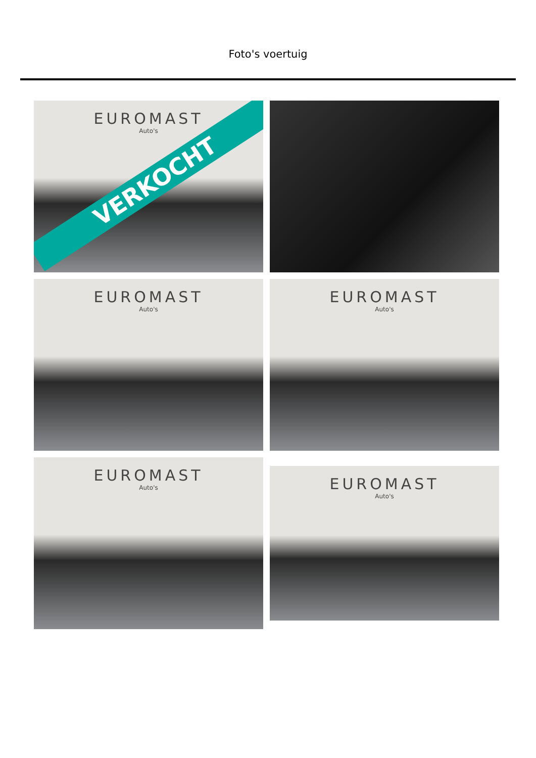Foto's voertuig
EUROMAST
Auto's
VERKOCHT
EUROMAST
Auto's
EUROMAST
Auto's
EUROMAST
Auto's
EUROMAST
Auto's